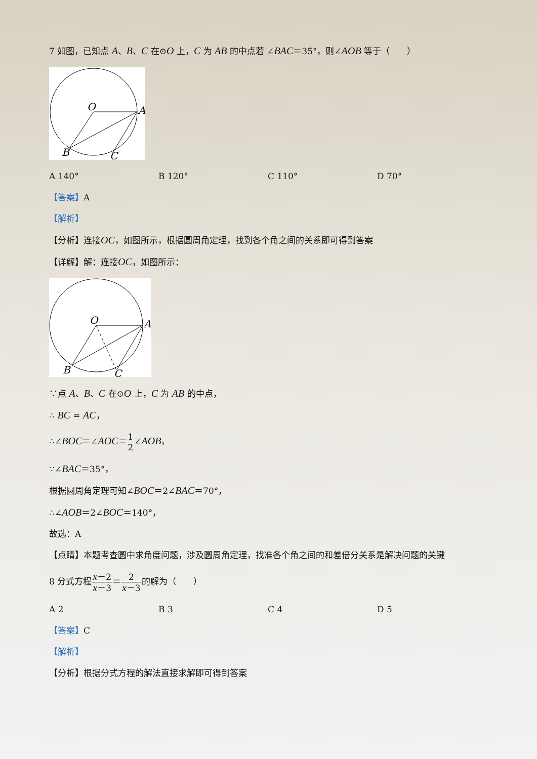7 如图，已知点 A、B、C 在⊙O 上，C 为 AB 的中点若 ∠BAC＝35°，则∠AOB 等于（　　）
O
A
B
C
A 140° B 120° C 110° D 70°
【答案】A
【解析】
【分析】连接OC，如图所示，根据圆周角定理，找到各个角之间的关系即可得到答案
【详解】解：连接OC，如图所示：
O
A
B
C
∵点 A、B、C 在⊙O 上，C 为 AB 的中点，
∴ BC = AC，
∴∠BOC＝∠AOC＝1 2∠AOB，
∵∠BAC＝35°，
根据圆周角定理可知∠BOC＝2∠BAC＝70°，
∴∠AOB＝2∠BOC＝140°，
故选：A
【点睛】本题考查圆中求角度问题，涉及圆周角定理，找准各个角之间的和差倍分关系是解决问题的关键
8 分式方程x－2 x－3＝2 x－3的解为（　　）
A 2 B 3 C 4 D 5
【答案】C
【解析】
【分析】根据分式方程的解法直接求解即可得到答案